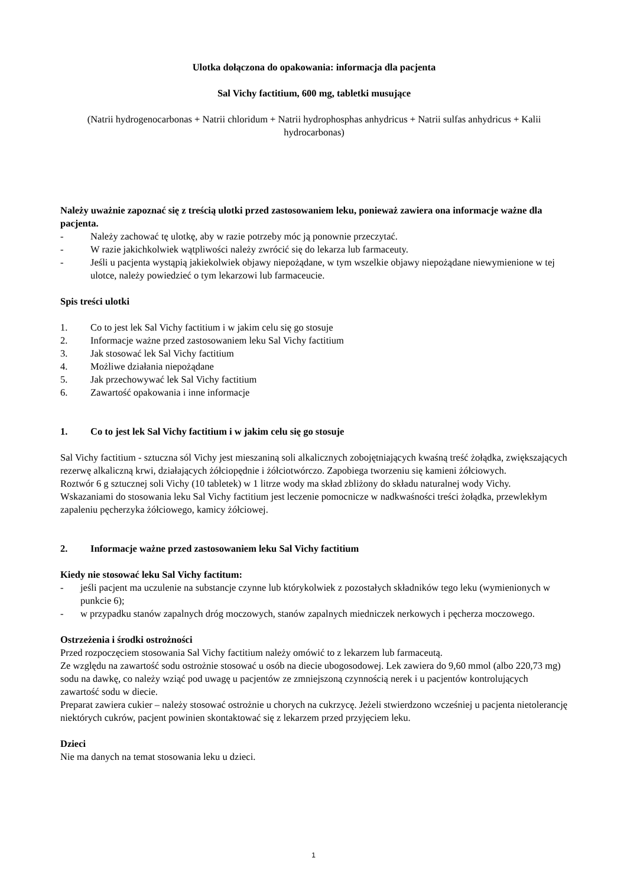Ulotka dołączona do opakowania: informacja dla pacjenta
Sal Vichy factitium, 600 mg, tabletki musujące
(Natrii hydrogenocarbonas + Natrii chloridum + Natrii hydrophosphas anhydricus + Natrii sulfas anhydricus + Kalii hydrocarbonas)
Należy uważnie zapoznać się z treścią ulotki przed zastosowaniem leku, ponieważ zawiera ona informacje ważne dla pacjenta.
- Należy zachować tę ulotkę, aby w razie potrzeby móc ją ponownie przeczytać.
- W razie jakichkolwiek wątpliwości należy zwrócić się do lekarza lub farmaceuty.
- Jeśli u pacjenta wystąpią jakiekolwiek objawy niepożądane, w tym wszelkie objawy niepożądane niewymienione w tej ulotce, należy powiedzieć o tym lekarzowi lub farmaceucie.
Spis treści ulotki
1. Co to jest lek Sal Vichy factitium i w jakim celu się go stosuje
2. Informacje ważne przed zastosowaniem leku Sal Vichy factitium
3. Jak stosować lek Sal Vichy factitium
4. Możliwe działania niepożądane
5. Jak przechowywać lek Sal Vichy factitium
6. Zawartość opakowania i inne informacje
1. Co to jest lek Sal Vichy factitium i w jakim celu się go stosuje
Sal Vichy factitium - sztuczna sól Vichy jest mieszaniną soli alkalicznych zobojętniających kwaśną treść żołądka, zwiększających rezerwę alkaliczną krwi, działających żółciopędnie i żółciotwórczo. Zapobiega tworzeniu się kamieni żółciowych.
Roztwór 6 g sztucznej soli Vichy (10 tabletek) w 1 litrze wody ma skład zbliżony do składu naturalnej wody Vichy.
Wskazaniami do stosowania leku Sal Vichy factitium jest leczenie pomocnicze w nadkwaśności treści żołądka, przewlekłym zapaleniu pęcherzyka żółciowego, kamicy żółciowej.
2. Informacje ważne przed zastosowaniem leku Sal Vichy factitium
Kiedy nie stosować leku Sal Vichy factitum:
- jeśli pacjent ma uczulenie na substancje czynne lub którykolwiek z pozostałych składników tego leku (wymienionych w punkcie 6);
- w przypadku stanów zapalnych dróg moczowych, stanów zapalnych miedniczek nerkowych i pęcherza moczowego.
Ostrzeżenia i środki ostrożności
Przed rozpoczęciem stosowania Sal Vichy factitium należy omówić to z lekarzem lub farmaceutą.
Ze względu na zawartość sodu ostrożnie stosować u osób na diecie ubogosodowej. Lek zawiera do 9,60 mmol (albo 220,73 mg) sodu na dawkę, co należy wziąć pod uwagę u pacjentów ze zmniejszoną czynnością nerek i u pacjentów kontrolujących zawartość sodu w diecie.
Preparat zawiera cukier – należy stosować ostrożnie u chorych na cukrzycę. Jeżeli stwierdzono wcześniej u pacjenta nietolerancję niektórych cukrów, pacjent powinien skontaktować się z lekarzem przed przyjęciem leku.
Dzieci
Nie ma danych na temat stosowania leku u dzieci.
1